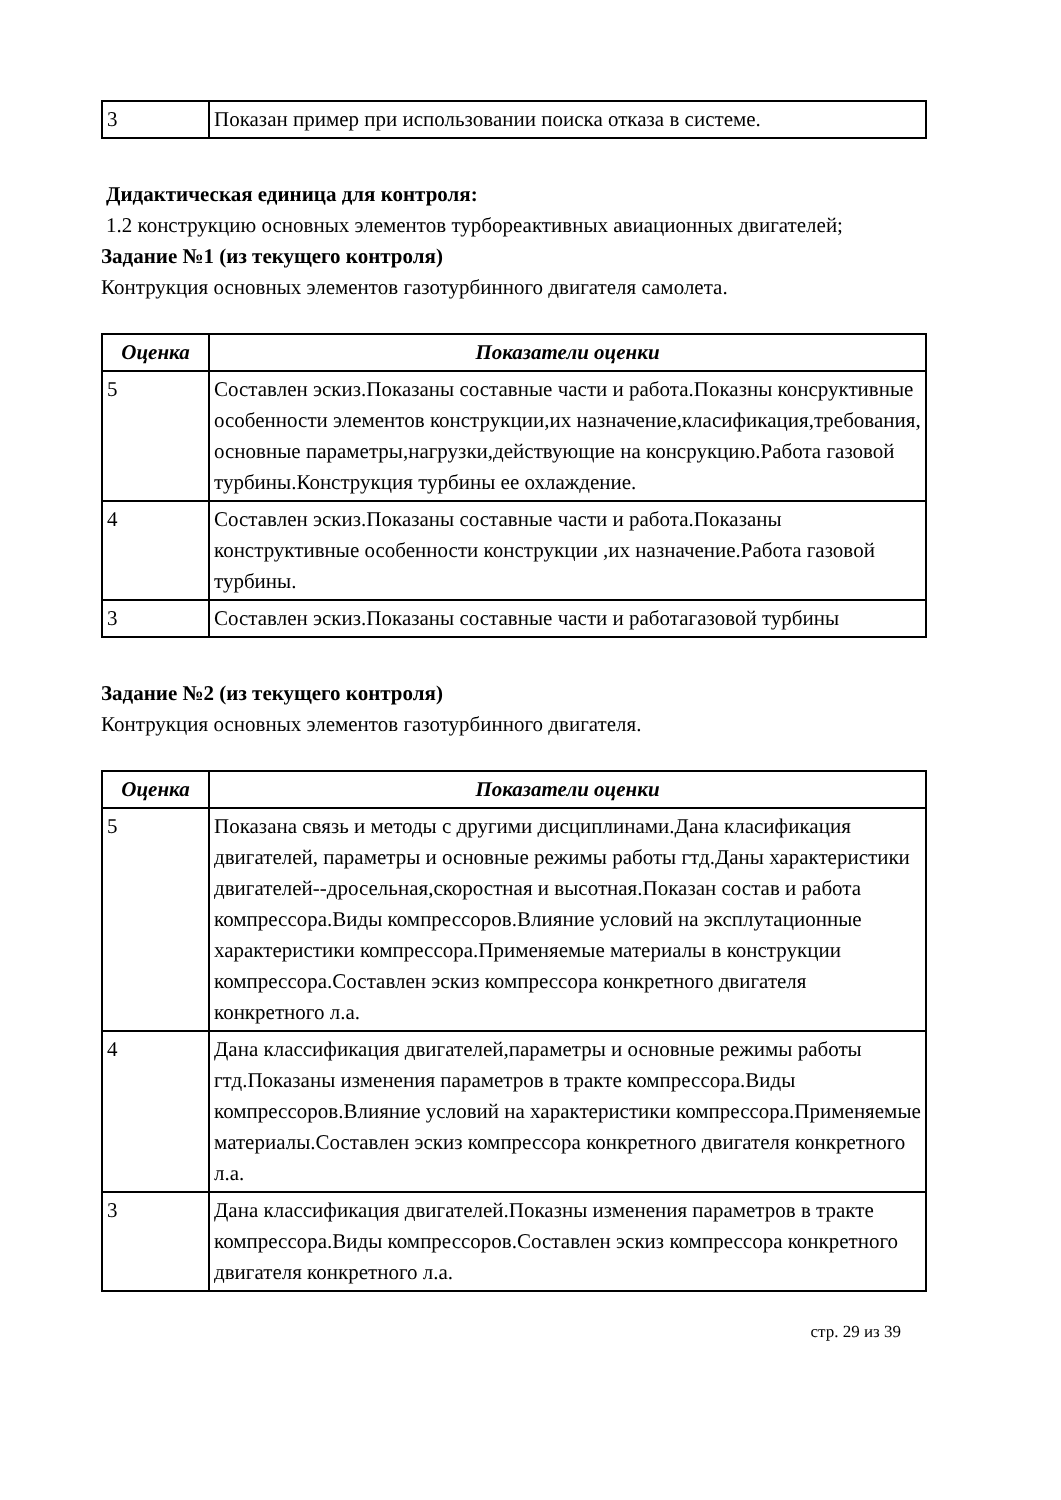| 3 | Показан пример при использовании поиска отказа в системе. |
Дидактическая единица для контроля:
1.2 конструкцию основных элементов турбореактивных авиационных двигателей;
Задание №1 (из текущего контроля)
Контрукция основных элементов газотурбинного двигателя самолета.
| Оценка | Показатели оценки |
| --- | --- |
| 5 | Составлен эскиз.Показаны составные части и работа.Показны конcруктивные особенности элементов конструкции,их назначение,класификация,требования, основные параметры,нагрузки,действующие на консрукцию.Работа газовой турбины.Конструкция турбины ее охлаждение. |
| 4 | Составлен эскиз.Показаны составные части и работа.Показаны конструктивные особенности конструкции ,их назначение.Работа газовой турбины. |
| 3 | Составлен эскиз.Показаны составные части и работагазовой турбины |
Задание №2 (из текущего контроля)
Контрукция основных элементов газотурбинного двигателя.
| Оценка | Показатели оценки |
| --- | --- |
| 5 | Показана связь и методы с другими дисциплинами.Дана класификация двигателей, параметры и основные режимы работы гтд.Даны характеристики двигателей--дросельная,скоростная и высотная.Показан состав и работа компрессора.Виды компрессоров.Влияние условий на эксплутационные характеристики компрессора.Применяемые материалы в конструкции компрессора.Составлен эскиз компрессора конкретного двигателя конкретного л.а. |
| 4 | Дана классификация двигателей,параметры и основные режимы работы гтд.Показаны изменения параметров в тракте компрессора.Виды компрессоров.Влияние условий на характеристики компрессора.Применяемые материалы.Составлен эскиз компрессора конкретного двигателя конкретного л.а. |
| 3 | Дана классификация двигателей.Показны изменения параметров в тракте компрессора.Виды компрессоров.Составлен эскиз компрессора конкретного двигателя конкретного л.а. |
стр. 29 из 39